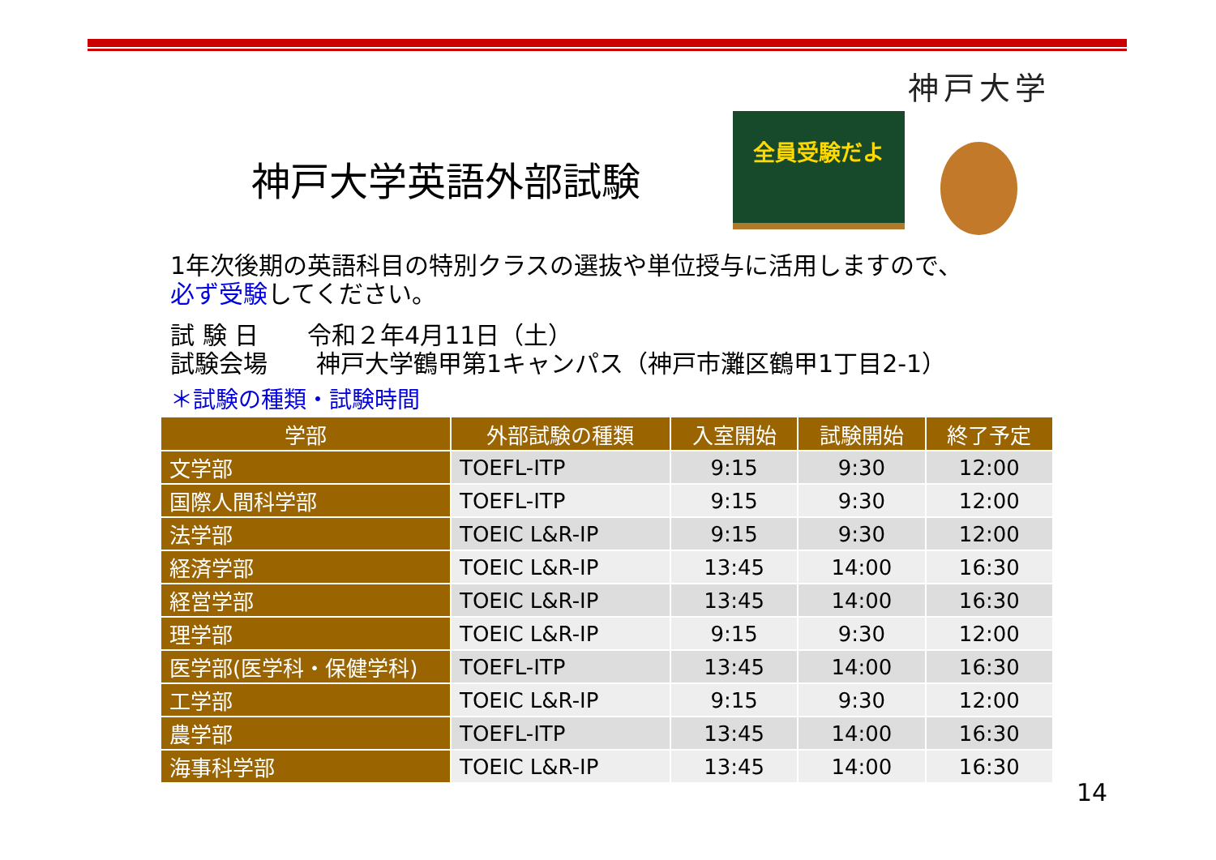神戸大学
全員受験だよ
神戸大学英語外部試験
1年次後期の英語科目の特別クラスの選抜や単位授与に活用しますので、
必ず受験してください。
試 験 日　　令和２年4月11日（土）
試験会場　　神戸大学鶴甲第1キャンパス（神戸市灘区鶴甲1丁目2-1）
＊試験の種類・試験時間
| 学部 | 外部試験の種類 | 入室開始 | 試験開始 | 終了予定 |
| --- | --- | --- | --- | --- |
| 文学部 | TOEFL-ITP | 9:15 | 9:30 | 12:00 |
| 国際人間科学部 | TOEFL-ITP | 9:15 | 9:30 | 12:00 |
| 法学部 | TOEIC L&R-IP | 9:15 | 9:30 | 12:00 |
| 経済学部 | TOEIC L&R-IP | 13:45 | 14:00 | 16:30 |
| 経営学部 | TOEIC L&R-IP | 13:45 | 14:00 | 16:30 |
| 理学部 | TOEIC L&R-IP | 9:15 | 9:30 | 12:00 |
| 医学部(医学科・保健学科) | TOEFL-ITP | 13:45 | 14:00 | 16:30 |
| 工学部 | TOEIC L&R-IP | 9:15 | 9:30 | 12:00 |
| 農学部 | TOEFL-ITP | 13:45 | 14:00 | 16:30 |
| 海事科学部 | TOEIC L&R-IP | 13:45 | 14:00 | 16:30 |
14